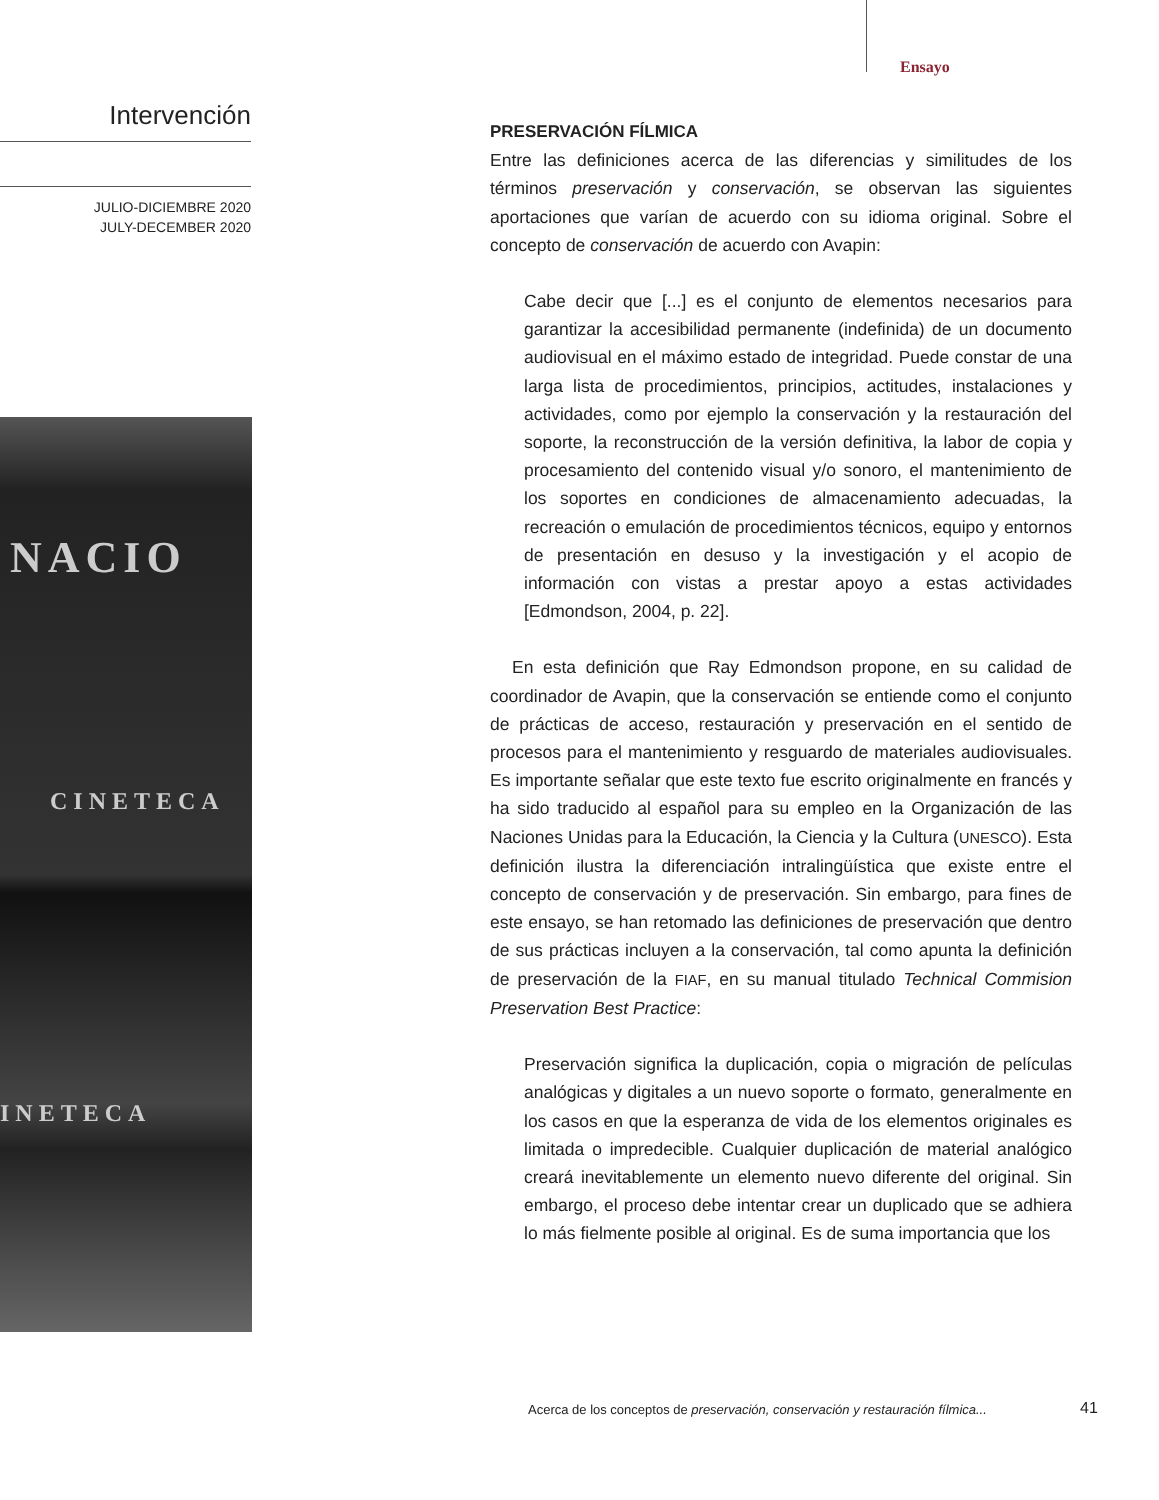Ensayo
Intervención
JULIO-DICIEMBRE 2020
JULY-DECEMBER 2020
NACIO
CINETECA
INETECA
PRESERVACIÓN FÍLMICA
Entre las definiciones acerca de las diferencias y similitudes de los términos preservación y conservación, se observan las siguientes aportaciones que varían de acuerdo con su idioma original. Sobre el concepto de conservación de acuerdo con Avapin:
Cabe decir que [...] es el conjunto de elementos necesarios para garantizar la accesibilidad permanente (indefinida) de un documento audiovisual en el máximo estado de integridad. Puede constar de una larga lista de procedimientos, principios, actitudes, instalaciones y actividades, como por ejemplo la conservación y la restauración del soporte, la reconstrucción de la versión definitiva, la labor de copia y procesamiento del contenido visual y/o sonoro, el mantenimiento de los soportes en condiciones de almacenamiento adecuadas, la recreación o emulación de procedimientos técnicos, equipo y entornos de presentación en desuso y la investigación y el acopio de información con vistas a prestar apoyo a estas actividades [Edmondson, 2004, p. 22].
En esta definición que Ray Edmondson propone, en su calidad de coordinador de Avapin, que la conservación se entiende como el conjunto de prácticas de acceso, restauración y preservación en el sentido de procesos para el mantenimiento y resguardo de materiales audiovisuales. Es importante señalar que este texto fue escrito originalmente en francés y ha sido traducido al español para su empleo en la Organización de las Naciones Unidas para la Educación, la Ciencia y la Cultura (UNESCO). Esta definición ilustra la diferenciación intralingüística que existe entre el concepto de conservación y de preservación. Sin embargo, para fines de este ensayo, se han retomado las definiciones de preservación que dentro de sus prácticas incluyen a la conservación, tal como apunta la definición de preservación de la FIAF, en su manual titulado Technical Commision Preservation Best Practice:
Preservación significa la duplicación, copia o migración de películas analógicas y digitales a un nuevo soporte o formato, generalmente en los casos en que la esperanza de vida de los elementos originales es limitada o impredecible. Cualquier duplicación de material analógico creará inevitablemente un elemento nuevo diferente del original. Sin embargo, el proceso debe intentar crear un duplicado que se adhiera lo más fielmente posible al original. Es de suma importancia que los
Acerca de los conceptos de preservación, conservación y restauración fílmica...
41